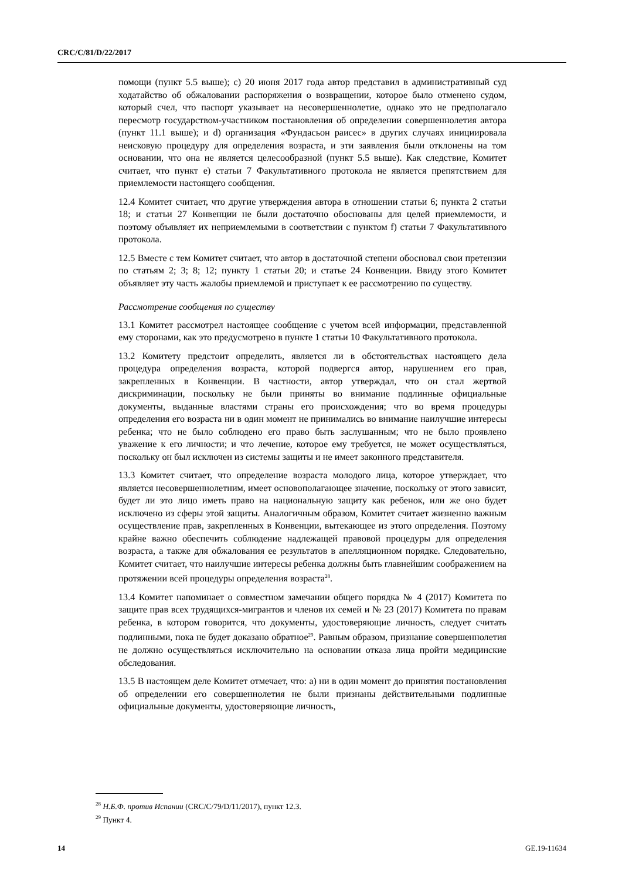CRC/C/81/D/22/2017
помощи (пункт 5.5 выше); c) 20 июня 2017 года автор представил в административный суд ходатайство об обжаловании распоряжения о возвращении, которое было отменено судом, который счел, что паспорт указывает на несовершеннолетие, однако это не предполагало пересмотр государством-участником постановления об определении совершеннолетия автора (пункт 11.1 выше); и d) организация «Фундасьон раисес» в других случаях инициировала неисковую процедуру для определения возраста, и эти заявления были отклонены на том основании, что она не является целесообразной (пункт 5.5 выше). Как следствие, Комитет считает, что пункт e) статьи 7 Факультативного протокола не является препятствием для приемлемости настоящего сообщения.
12.4 Комитет считает, что другие утверждения автора в отношении статьи 6; пункта 2 статьи 18; и статьи 27 Конвенции не были достаточно обоснованы для целей приемлемости, и поэтому объявляет их неприемлемыми в соответствии с пунктом f) статьи 7 Факультативного протокола.
12.5 Вместе с тем Комитет считает, что автор в достаточной степени обосновал свои претензии по статьям 2; 3; 8; 12; пункту 1 статьи 20; и статье 24 Конвенции. Ввиду этого Комитет объявляет эту часть жалобы приемлемой и приступает к ее рассмотрению по существу.
Рассмотрение сообщения по существу
13.1 Комитет рассмотрел настоящее сообщение с учетом всей информации, представленной ему сторонами, как это предусмотрено в пункте 1 статьи 10 Факультативного протокола.
13.2 Комитету предстоит определить, является ли в обстоятельствах настоящего дела процедура определения возраста, которой подвергся автор, нарушением его прав, закрепленных в Конвенции. В частности, автор утверждал, что он стал жертвой дискриминации, поскольку не были приняты во внимание подлинные официальные документы, выданные властями страны его происхождения; что во время процедуры определения его возраста ни в один момент не принимались во внимание наилучшие интересы ребенка; что не было соблюдено его право быть заслушанным; что не было проявлено уважение к его личности; и что лечение, которое ему требуется, не может осуществляться, поскольку он был исключен из системы защиты и не имеет законного представителя.
13.3 Комитет считает, что определение возраста молодого лица, которое утверждает, что является несовершеннолетним, имеет основополагающее значение, поскольку от этого зависит, будет ли это лицо иметь право на национальную защиту как ребенок, или же оно будет исключено из сферы этой защиты. Аналогичным образом, Комитет считает жизненно важным осуществление прав, закрепленных в Конвенции, вытекающее из этого определения. Поэтому крайне важно обеспечить соблюдение надлежащей правовой процедуры для определения возраста, а также для обжалования ее результатов в апелляционном порядке. Следовательно, Комитет считает, что наилучшие интересы ребенка должны быть главнейшим соображением на протяжении всей процедуры определения возраста<sup>28</sup>.
13.4 Комитет напоминает о совместном замечании общего порядка № 4 (2017) Комитета по защите прав всех трудящихся-мигрантов и членов их семей и № 23 (2017) Комитета по правам ребенка, в котором говорится, что документы, удостоверяющие личность, следует считать подлинными, пока не будет доказано обратное<sup>29</sup>. Равным образом, признание совершеннолетия не должно осуществляться исключительно на основании отказа лица пройти медицинские обследования.
13.5 В настоящем деле Комитет отмечает, что: a) ни в один момент до принятия постановления об определении его совершеннолетия не были признаны действительными подлинные официальные документы, удостоверяющие личность,
<sup>28</sup> Н.Б.Ф. против Испании (CRC/C/79/D/11/2017), пункт 12.3.
<sup>29</sup> Пункт 4.
14 GE.19-11634